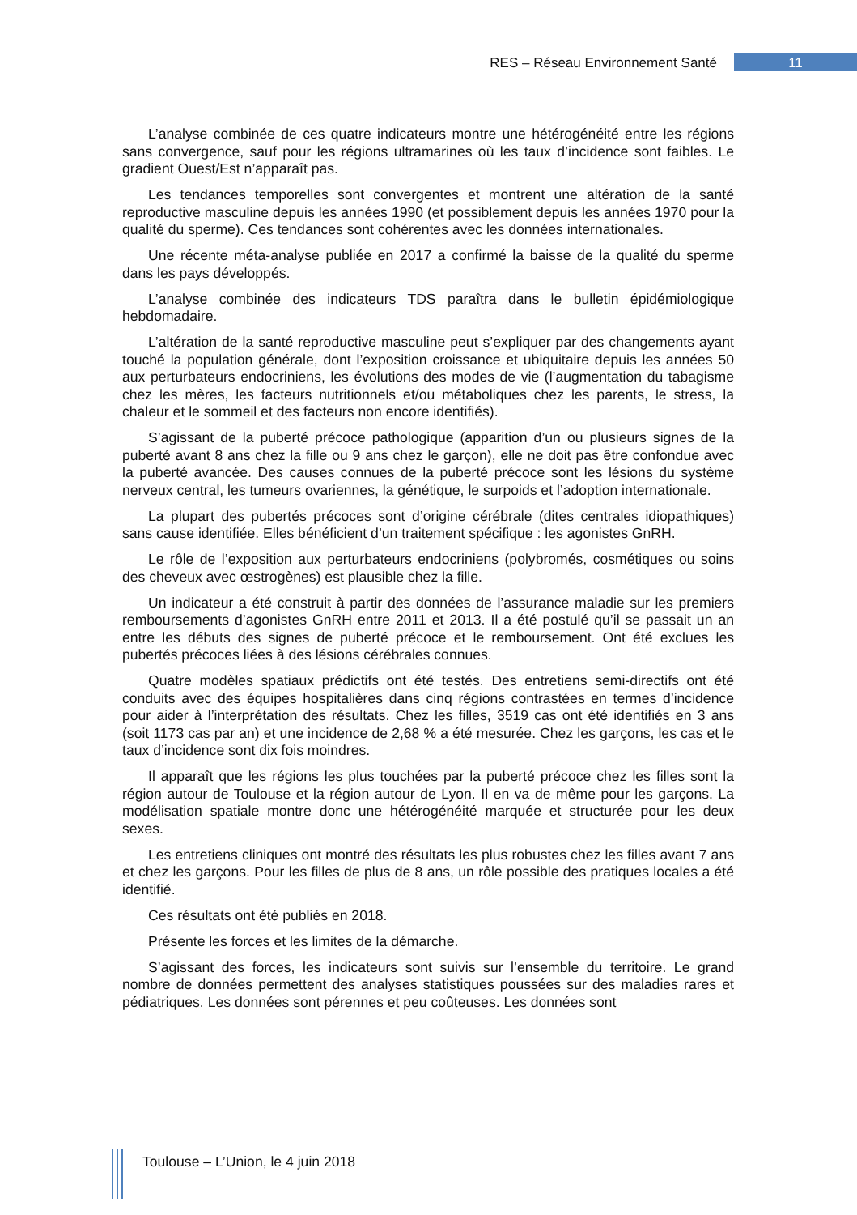RES – Réseau Environnement Santé 11
L’analyse combinée de ces quatre indicateurs montre une hétérogénéité entre les régions sans convergence, sauf pour les régions ultramarines où les taux d’incidence sont faibles. Le gradient Ouest/Est n’apparaît pas.
Les tendances temporelles sont convergentes et montrent une altération de la santé reproductive masculine depuis les années 1990 (et possiblement depuis les années 1970 pour la qualité du sperme). Ces tendances sont cohérentes avec les données internationales.
Une récente méta-analyse publiée en 2017 a confirmé la baisse de la qualité du sperme dans les pays développés.
L’analyse combinée des indicateurs TDS paraîtra dans le bulletin épidémiologique hebdomadaire.
L’altération de la santé reproductive masculine peut s’expliquer par des changements ayant touché la population générale, dont l’exposition croissance et ubiquitaire depuis les années 50 aux perturbateurs endocriniens, les évolutions des modes de vie (l’augmentation du tabagisme chez les mères, les facteurs nutritionnels et/ou métaboliques chez les parents, le stress, la chaleur et le sommeil et des facteurs non encore identifiés).
S’agissant de la puberté précoce pathologique (apparition d’un ou plusieurs signes de la puberté avant 8 ans chez la fille ou 9 ans chez le garçon), elle ne doit pas être confondue avec la puberté avancée. Des causes connues de la puberté précoce sont les lésions du système nerveux central, les tumeurs ovariennes, la génétique, le surpoids et l’adoption internationale.
La plupart des pubertés précoces sont d’origine cérébrale (dites centrales idiopathiques) sans cause identifiée. Elles bénéficient d’un traitement spécifique : les agonistes GnRH.
Le rôle de l’exposition aux perturbateurs endocriniens (polybromés, cosmétiques ou soins des cheveux avec œstrogènes) est plausible chez la fille.
Un indicateur a été construit à partir des données de l’assurance maladie sur les premiers remboursements d’agonistes GnRH entre 2011 et 2013. Il a été postulé qu’il se passait un an entre les débuts des signes de puberté précoce et le remboursement. Ont été exclues les pubertés précoces liées à des lésions cérébrales connues.
Quatre modèles spatiaux prédictifs ont été testés. Des entretiens semi-directifs ont été conduits avec des équipes hospitalières dans cinq régions contrastées en termes d’incidence pour aider à l’interprétation des résultats. Chez les filles, 3519 cas ont été identifiés en 3 ans (soit 1173 cas par an) et une incidence de 2,68 % a été mesurée. Chez les garçons, les cas et le taux d’incidence sont dix fois moindres.
Il apparaît que les régions les plus touchées par la puberté précoce chez les filles sont la région autour de Toulouse et la région autour de Lyon. Il en va de même pour les garçons. La modélisation spatiale montre donc une hétérogénéité marquée et structurée pour les deux sexes.
Les entretiens cliniques ont montré des résultats les plus robustes chez les filles avant 7 ans et chez les garçons. Pour les filles de plus de 8 ans, un rôle possible des pratiques locales a été identifié.
Ces résultats ont été publiés en 2018.
Présente les forces et les limites de la démarche.
S’agissant des forces, les indicateurs sont suivis sur l’ensemble du territoire. Le grand nombre de données permettent des analyses statistiques poussées sur des maladies rares et pédiatriques. Les données sont pérennes et peu coûteuses. Les données sont
Toulouse – L’Union, le 4 juin 2018